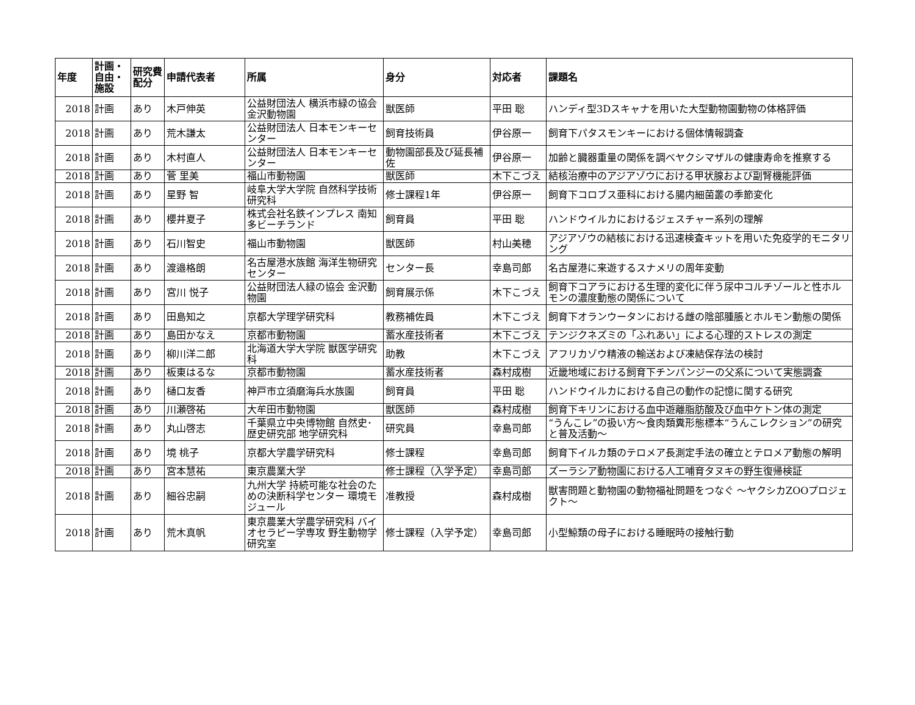| 年度 | 計画・自由・施設 | 研究費配分 | 申請代表者 | 所属 | 身分 | 対応者 | 課題名 |
| --- | --- | --- | --- | --- | --- | --- | --- |
| 2018 | 計画 | あり | 木戸伸英 | 公益財団法人 横浜市緑の協会 金沢動物園 | 獣医師 | 平田 聡 | ハンディ型3Dスキャナを用いた大型動物園動物の体格評価 |
| 2018 | 計画 | あり | 荒木謙太 | 公益財団法人 日本モンキーセンター | 飼育技術員 | 伊谷原一 | 飼育下パタスモンキーにおける個体情報調査 |
| 2018 | 計画 | あり | 木村直人 | 公益財団法人 日本モンキーセンター | 動物園部長及び延長補佐 | 伊谷原一 | 加齢と臓器重量の関係を調べヤクシマザルの健康寿命を推察する |
| 2018 | 計画 | あり | 菅 里美 | 福山市動物園 | 獣医師 | 木下こづえ | 結核治療中のアジアゾウにおける甲状腺および副腎機能評価 |
| 2018 | 計画 | あり | 星野 智 | 岐阜大学大学院 自然科学技術研究科 | 修士課程1年 | 伊谷原一 | 飼育下コロブス亜科における腸内細菌叢の季節変化 |
| 2018 | 計画 | あり | 櫻井夏子 | 株式会社名鉄インプレス 南知多ビーチランド | 飼育員 | 平田 聡 | ハンドウイルカにおけるジェスチャー系列の理解 |
| 2018 | 計画 | あり | 石川智史 | 福山市動物園 | 獣医師 | 村山美穂 | アジアゾウの結核における迅速検査キットを用いた免疫学的モニタリング |
| 2018 | 計画 | あり | 渡邉格朗 | 名古屋港水族館 海洋生物研究センター | センター長 | 幸島司郎 | 名古屋港に来遊するスナメリの周年変動 |
| 2018 | 計画 | あり | 宮川 悦子 | 公益財団法人緑の協会 金沢動物園 | 飼育展示係 | 木下こづえ | 飼育下コアラにおける生理的変化に伴う尿中コルチゾールと性ホルモンの濃度動態の関係について |
| 2018 | 計画 | あり | 田島知之 | 京都大学理学研究科 | 教務補佐員 | 木下こづえ | 飼育下オランウータンにおける雌の陰部腫脹とホルモン動態の関係 |
| 2018 | 計画 | あり | 島田かなえ | 京都市動物園 | 蓄水産技術者 | 木下こづえ | テンジクネズミの「ふれあい」による心理的ストレスの測定 |
| 2018 | 計画 | あり | 柳川洋二郎 | 北海道大学大学院 獣医学研究科 | 助教 | 木下こづえ | アフリカゾウ精液の輸送および凍結保存法の検討 |
| 2018 | 計画 | あり | 板東はるな | 京都市動物園 | 蓄水産技術者 | 森村成樹 | 近畿地域における飼育下チンパンジーの父系について実態調査 |
| 2018 | 計画 | あり | 樋口友香 | 神戸市立須磨海兵水族園 | 飼育員 | 平田 聡 | ハンドウイルカにおける自己の動作の記憶に関する研究 |
| 2018 | 計画 | あり | 川瀬啓祐 | 大牟田市動物園 | 獣医師 | 森村成樹 | 飼育下キリンにおける血中遊離脂肪酸及び血中ケトン体の測定 |
| 2018 | 計画 | あり | 丸山啓志 | 千葉県立中央博物館 自然史･歴史研究部 地学研究科 | 研究員 | 幸島司郎 | “うんこレ”の扱い方～食肉類糞形態標本“うんこレクション”の研究と普及活動～ |
| 2018 | 計画 | あり | 境 桃子 | 京都大学農学研究科 | 修士課程 | 幸島司郎 | 飼育下イルカ類のテロメア長測定手法の確立とテロメア動態の解明 |
| 2018 | 計画 | あり | 宮本慧祐 | 東京農業大学 | 修士課程（入学予定） | 幸島司郎 | ズーラシア動物園における人工哺育タヌキの野生復帰検証 |
| 2018 | 計画 | あり | 細谷忠嗣 | 九州大学 持続可能な社会のための決断科学センター 環境モジュール | 准教授 | 森村成樹 | 獣害問題と動物園の動物福祉問題をつなぐ ～ヤクシカZOOプロジェクト～ |
| 2018 | 計画 | あり | 荒木真帆 | 東京農業大学農学研究科 バイオセラピー学専攻 野生動物学研究室 | 修士課程（入学予定） | 幸島司郎 | 小型鯨類の母子における睡眠時の接触行動 |